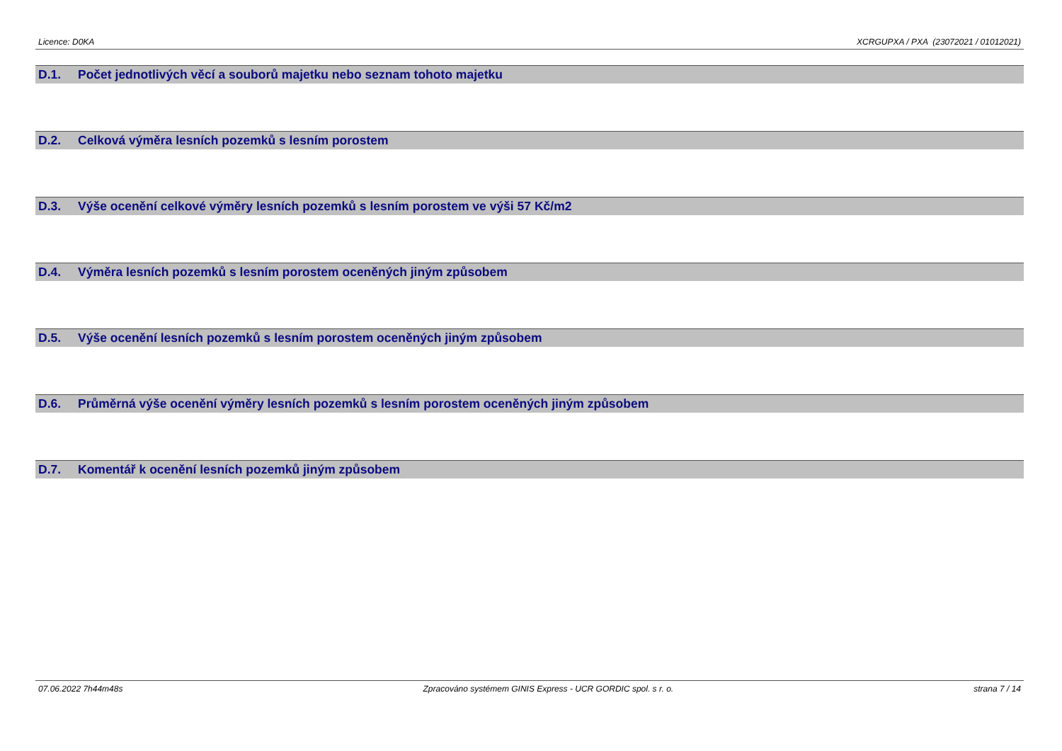Licence: D0KA XCRGUPXA / PXA (23072021 / 01012021)
D.1. Počet jednotlivých věcí a souborů majetku nebo seznam tohoto majetku
D.2. Celková výměra lesních pozemků s lesním porostem
D.3. Výše ocenění celkové výměry lesních pozemků s lesním porostem ve výši 57 Kč/m2
D.4. Výměra lesních pozemků s lesním porostem oceněných jiným způsobem
D.5. Výše ocenění lesních pozemků s lesním porostem oceněných jiným způsobem
D.6. Průměrná výše ocenění výměry lesních pozemků s lesním porostem oceněných jiným způsobem
D.7. Komentář k ocenění lesních pozemků jiným způsobem
07.06.2022 7h44m48s Zpracováno systémem GINIS Express - UCR GORDIC spol. s r. o. strana 7 / 14